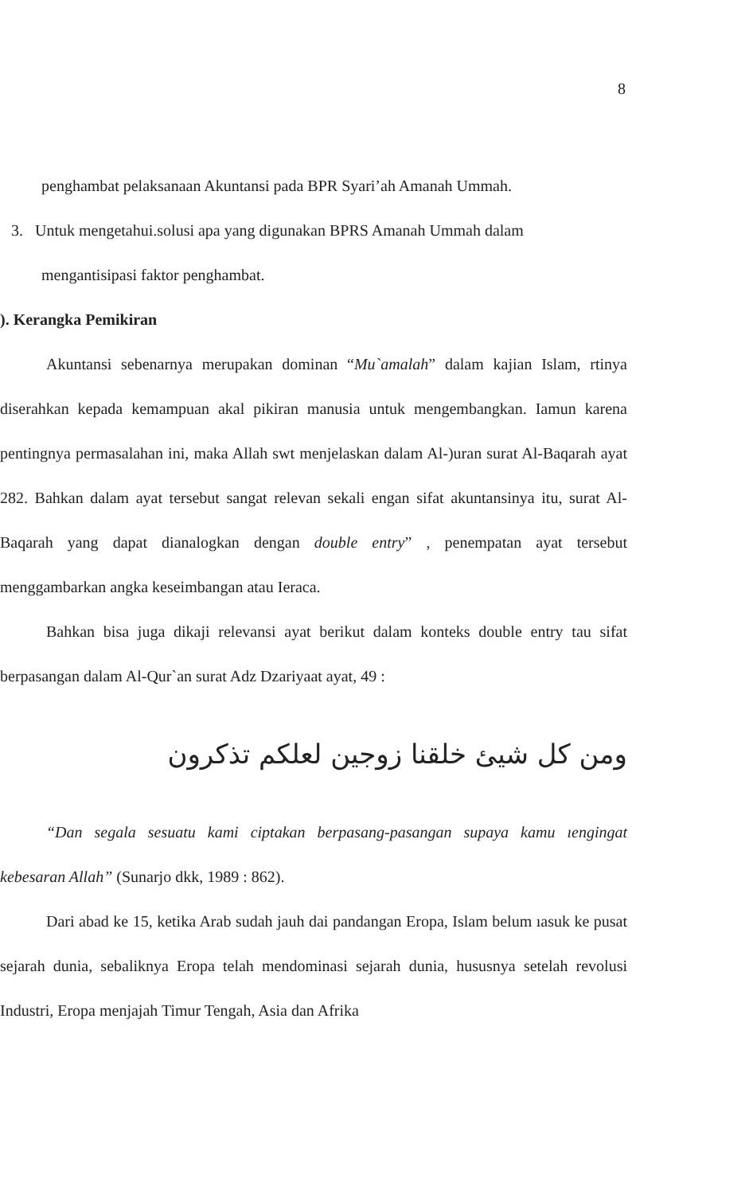8
penghambat pelaksanaan Akuntansi pada BPR Syari’ah Amanah Ummah.
3. Untuk mengetahui.solusi apa yang digunakan BPRS Amanah Ummah dalam
mengantisipasi faktor penghambat.
). Kerangka Pemikiran
Akuntansi sebenarnya merupakan dominan “Mu`amalah” dalam kajian Islam, rtinya diserahkan kepada kemampuan akal pikiran manusia untuk mengembangkan. Iamun karena pentingnya permasalahan ini, maka Allah swt menjelaskan dalam Al-)uran surat Al-Baqarah ayat 282. Bahkan dalam ayat tersebut sangat relevan sekali engan sifat akuntansinya itu, surat Al-Baqarah yang dapat dianalogkan dengan double entry” , penempatan ayat tersebut menggambarkan angka keseimbangan atau Ieraca.
Bahkan bisa juga dikaji relevansi ayat berikut dalam konteks double entry tau sifat berpasangan dalam Al-Qur`an surat Adz Dzariyaat ayat, 49 :
ومن كل شيئ خلقنا زوجين لعلكم تذكرون
“Dan segala sesuatu kami ciptakan berpasang-pasangan supaya kamu ıengingat kebesaran Allah” (Sunarjo dkk, 1989 : 862).
Dari abad ke 15, ketika Arab sudah jauh dai pandangan Eropa, Islam belum ıasuk ke pusat sejarah dunia, sebaliknya Eropa telah mendominasi sejarah dunia, husus­nya setelah revolusi Industri, Eropa menjajah Timur Tengah, Asia dan Afrika